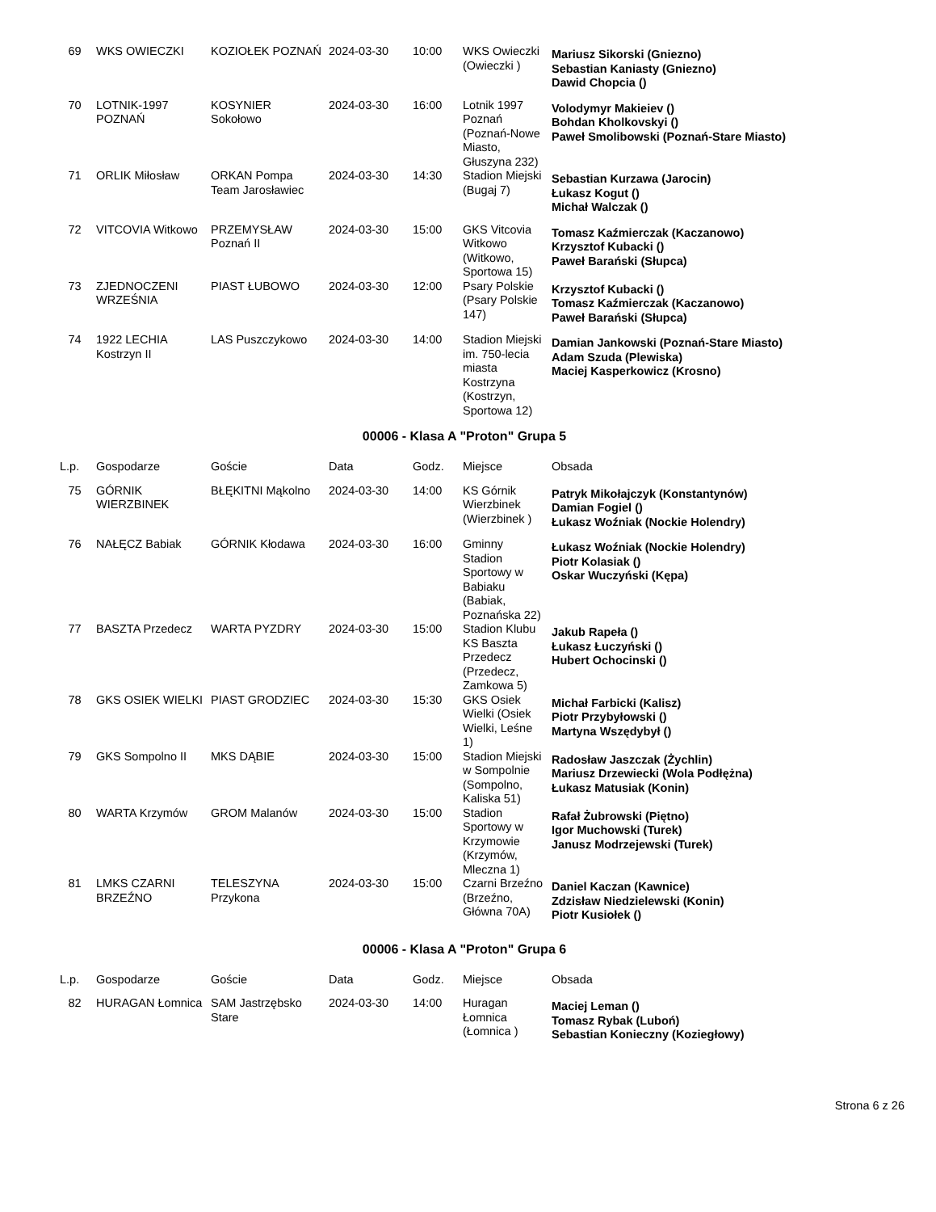| 69 | WKS OWIECZKI | KOZIOŁEK POZNAŃ | 2024-03-30 | 10:00 | WKS Owieczki (Owieczki ) | Mariusz Sikorski (Gniezno) Sebastian Kaniasty (Gniezno) Dawid Chopcia () |
| 70 | LOTNIK-1997 POZNAŃ | KOSYNIER Sokołowo | 2024-03-30 | 16:00 | Lotnik 1997 Poznań (Poznań-Nowe Miasto, Głuszyna 232) | Volodymyr Makieiev () Bohdan Kholkovskyi () Paweł Smolibowski (Poznań-Stare Miasto) |
| 71 | ORLIK Miłosław | ORKAN Pompa Team Jarosławiec | 2024-03-30 | 14:30 | Stadion Miejski (Bugaj 7) | Sebastian Kurzawa (Jarocin) Łukasz Kogut () Michał Walczak () |
| 72 | VITCOVIA Witkowo | PRZEMYSŁAW Poznań II | 2024-03-30 | 15:00 | GKS Vitcovia Witkowo (Witkowo, Sportowa 15) | Tomasz Kaźmierczak (Kaczanowo) Krzysztof Kubacki () Paweł Barański (Słupca) |
| 73 | ZJEDNOCZENI WRZEŚNIA | PIAST ŁUBOWO | 2024-03-30 | 12:00 | Psary Polskie (Psary Polskie 147) | Krzysztof Kubacki () Tomasz Kaźmierczak (Kaczanowo) Paweł Barański (Słupca) |
| 74 | 1922 LECHIA Kostrzyn II | LAS Puszczykowo | 2024-03-30 | 14:00 | Stadion Miejski im. 750-lecia miasta Kostrzyna (Kostrzyn, Sportowa 12) | Damian Jankowski (Poznań-Stare Miasto) Adam Szuda (Plewiska) Maciej Kasperkowicz (Krosno) |
00006 - Klasa A "Proton" Grupa 5
| L.p. | Gospodarze | Goście | Data | Godz. | Miejsce | Obsada |
| --- | --- | --- | --- | --- | --- | --- |
| 75 | GÓRNIK WIERZBINEK | BŁĘKITNI Mąkolno | 2024-03-30 | 14:00 | KS Górnik Wierzbinek (Wierzbinek ) | Patryk Mikołajczyk (Konstantynów) Damian Fogiel () Łukasz Woźniak (Nockie Holendry) |
| 76 | NAŁĘCZ Babiak | GÓRNIK Kłodawa | 2024-03-30 | 16:00 | Gminny Stadion Sportowy w Babiaku (Babiak, Poznańska 22) | Łukasz Woźniak (Nockie Holendry) Piotr Kolasiak () Oskar Wuczyński (Kępa) |
| 77 | BASZTA Przedecz | WARTA PYZDRY | 2024-03-30 | 15:00 | Stadion Klubu KS Baszta Przedecz (Przedecz, Zamkowa 5) | Jakub Rapeła () Łukasz Łuczyński () Hubert Ochocinski () |
| 78 | GKS OSIEK WIELKI | PIAST GRODZIEC | 2024-03-30 | 15:30 | GKS Osiek Wielki (Osiek Wielki, Leśne 1) | Michał Farbicki (Kalisz) Piotr Przybyłowski () Martyna Wszędybył () |
| 79 | GKS Sompolno II | MKS DĄBIE | 2024-03-30 | 15:00 | Stadion Miejski w Sompolnie (Sompolno, Kaliska 51) | Radosław Jaszczak (Żychlin) Mariusz Drzewiecki (Wola Podłężna) Łukasz Matusiak (Konin) |
| 80 | WARTA Krzymów | GROM Malanów | 2024-03-30 | 15:00 | Stadion Sportowy w Krzymowie (Krzymów, Mleczna 1) | Rafał Żubrowski (Piętno) Igor Muchowski (Turek) Janusz Modrzejewski (Turek) |
| 81 | LMKS CZARNI BRZEŹNO | TELESZYNA Przykona | 2024-03-30 | 15:00 | Czarni Brzeźno (Brzeźno, Główna 70A) | Daniel Kaczan (Kawnice) Zdzisław Niedzielewski (Konin) Piotr Kusiołek () |
00006 - Klasa A "Proton" Grupa 6
| L.p. | Gospodarze | Goście | Data | Godz. | Miejsce | Obsada |
| --- | --- | --- | --- | --- | --- | --- |
| 82 | HURAGAN Łomnica | SAM Jastrzębsko Stare | 2024-03-30 | 14:00 | Huragan Łomnica (Łomnica ) | Maciej Leman () Tomasz Rybak (Luboń) Sebastian Konieczny (Koziegłowy) |
Strona 6 z 26